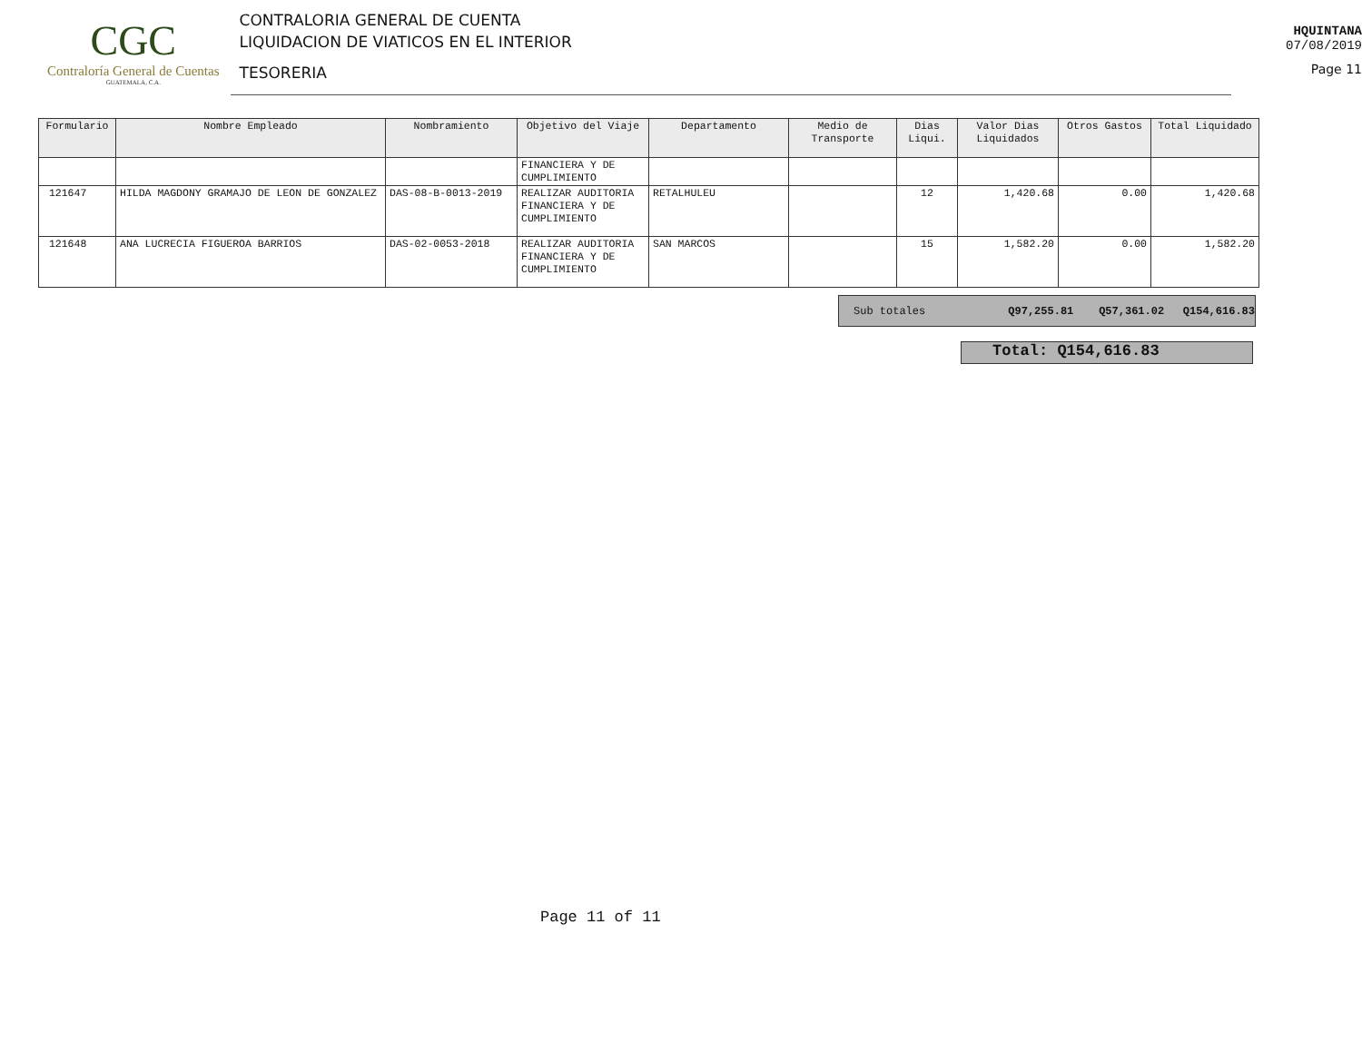CGC
Contraloría General de Cuentas
GUATEMALA, C.A.
CONTRALORIA GENERAL DE CUENTA
LIQUIDACION DE VIATICOS EN EL INTERIOR
TESORERIA
HQUINTANA
07/08/2019
Page 11
| Formulario | Nombre Empleado | Nombramiento | Objetivo del Viaje | Departamento | Medio de Transporte | Dias Liqui. | Valor Dias Liquidados | Otros Gastos | Total Liquidado |
| --- | --- | --- | --- | --- | --- | --- | --- | --- | --- |
| | | | FINANCIERA Y DE CUMPLIMIENTO | | | | | | |
| 121647 | HILDA MAGDONY GRAMAJO DE LEON DE GONZALEZ | DAS-08-B-0013-2019 | REALIZAR AUDITORIA FINANCIERA Y DE CUMPLIMIENTO | RETALHULEU | | 12 | 1,420.68 | 0.00 | 1,420.68 |
| 121648 | ANA LUCRECIA FIGUEROA BARRIOS | DAS-02-0053-2018 | REALIZAR AUDITORIA FINANCIERA Y DE CUMPLIMIENTO | SAN MARCOS | | 15 | 1,582.20 | 0.00 | 1,582.20 |
Sub totales Q97,255.81 Q57,361.02 Q154,616.83
Total: Q154,616.83
Page 11 of 11